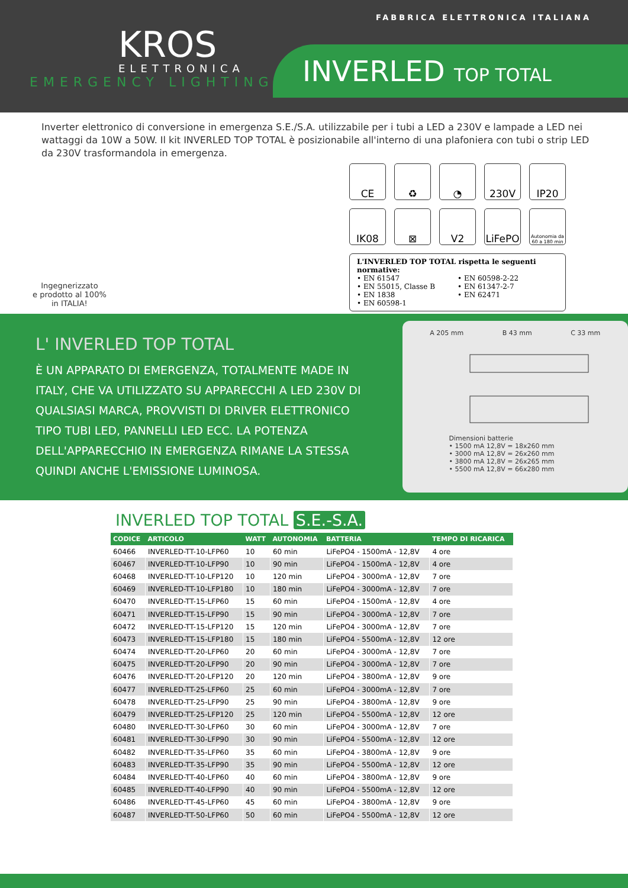FABBRICA ELETTRONICA ITALIANA
KROS
ELETTRONICA
EMERGENCY LIGHTING
INVERLED TOP TOTAL
Inverter elettronico di conversione in emergenza S.E./S.A. utilizzabile per i tubi a LED a 230V e lampade a LED nei wattaggi da 10W a 50W. Il kit INVERLED TOP TOTAL è posizionabile all'interno di una plafoniera con tubi o strip LED da 230V trasformandola in emergenza.
Ingegnerizzato
e prodotto al 100%
in ITALIA!
CE
♻
◔
230V
IP20
IK08
⊠
V2
LiFePO
Autonomia da 60 a 180 min
L'INVERLED TOP TOTAL rispetta le seguenti normative:
• EN 61547
• EN 55015, Classe B
• EN 1838
• EN 60598-1
• EN 60598-2-22
• EN 61347-2-7
• EN 62471
L' INVERLED TOP TOTAL
È UN APPARATO DI EMERGENZA, TOTALMENTE MADE IN ITALY, CHE VA UTILIZZATO SU APPARECCHI A LED 230V DI QUALSIASI MARCA, PROVVISTI DI DRIVER ELETTRONICO TIPO TUBI LED, PANNELLI LED ECC. LA POTENZA DELL'APPARECCHIO IN EMERGENZA RIMANE LA STESSA QUINDI ANCHE L'EMISSIONE LUMINOSA.
A 205 mm B 43 mm C 33 mm
Dimensioni batterie
• 1500 mA 12,8V = 18x260 mm
• 3000 mA 12,8V = 26x260 mm
• 3800 mA 12,8V = 26x265 mm
• 5500 mA 12,8V = 66x280 mm
INVERLED TOP TOTAL S.E.-S.A.
| CODICE | ARTICOLO | WATT | AUTONOMIA | BATTERIA | TEMPO DI RICARICA |
| --- | --- | --- | --- | --- | --- |
| 60466 | INVERLED-TT-10-LFP60 | 10 | 60 min | LiFePO4 - 1500mA - 12,8V | 4 ore |
| 60467 | INVERLED-TT-10-LFP90 | 10 | 90 min | LiFePO4 - 1500mA - 12,8V | 4 ore |
| 60468 | INVERLED-TT-10-LFP120 | 10 | 120 min | LiFePO4 - 3000mA - 12,8V | 7 ore |
| 60469 | INVERLED-TT-10-LFP180 | 10 | 180 min | LiFePO4 - 3000mA - 12,8V | 7 ore |
| 60470 | INVERLED-TT-15-LFP60 | 15 | 60 min | LiFePO4 - 1500mA - 12,8V | 4 ore |
| 60471 | INVERLED-TT-15-LFP90 | 15 | 90 min | LiFePO4 - 3000mA - 12,8V | 7 ore |
| 60472 | INVERLED-TT-15-LFP120 | 15 | 120 min | LiFePO4 - 3000mA - 12,8V | 7 ore |
| 60473 | INVERLED-TT-15-LFP180 | 15 | 180 min | LiFePO4 - 5500mA - 12,8V | 12 ore |
| 60474 | INVERLED-TT-20-LFP60 | 20 | 60 min | LiFePO4 - 3000mA - 12,8V | 7 ore |
| 60475 | INVERLED-TT-20-LFP90 | 20 | 90 min | LiFePO4 - 3000mA - 12,8V | 7 ore |
| 60476 | INVERLED-TT-20-LFP120 | 20 | 120 min | LiFePO4 - 3800mA - 12,8V | 9 ore |
| 60477 | INVERLED-TT-25-LFP60 | 25 | 60 min | LiFePO4 - 3000mA - 12,8V | 7 ore |
| 60478 | INVERLED-TT-25-LFP90 | 25 | 90 min | LiFePO4 - 3800mA - 12,8V | 9 ore |
| 60479 | INVERLED-TT-25-LFP120 | 25 | 120 min | LiFePO4 - 5500mA - 12,8V | 12 ore |
| 60480 | INVERLED-TT-30-LFP60 | 30 | 60 min | LiFePO4 - 3000mA - 12,8V | 7 ore |
| 60481 | INVERLED-TT-30-LFP90 | 30 | 90 min | LiFePO4 - 5500mA - 12,8V | 12 ore |
| 60482 | INVERLED-TT-35-LFP60 | 35 | 60 min | LiFePO4 - 3800mA - 12,8V | 9 ore |
| 60483 | INVERLED-TT-35-LFP90 | 35 | 90 min | LiFePO4 - 5500mA - 12,8V | 12 ore |
| 60484 | INVERLED-TT-40-LFP60 | 40 | 60 min | LiFePO4 - 3800mA - 12,8V | 9 ore |
| 60485 | INVERLED-TT-40-LFP90 | 40 | 90 min | LiFePO4 - 5500mA - 12,8V | 12 ore |
| 60486 | INVERLED-TT-45-LFP60 | 45 | 60 min | LiFePO4 - 3800mA - 12,8V | 9 ore |
| 60487 | INVERLED-TT-50-LFP60 | 50 | 60 min | LiFePO4 - 5500mA - 12,8V | 12 ore |